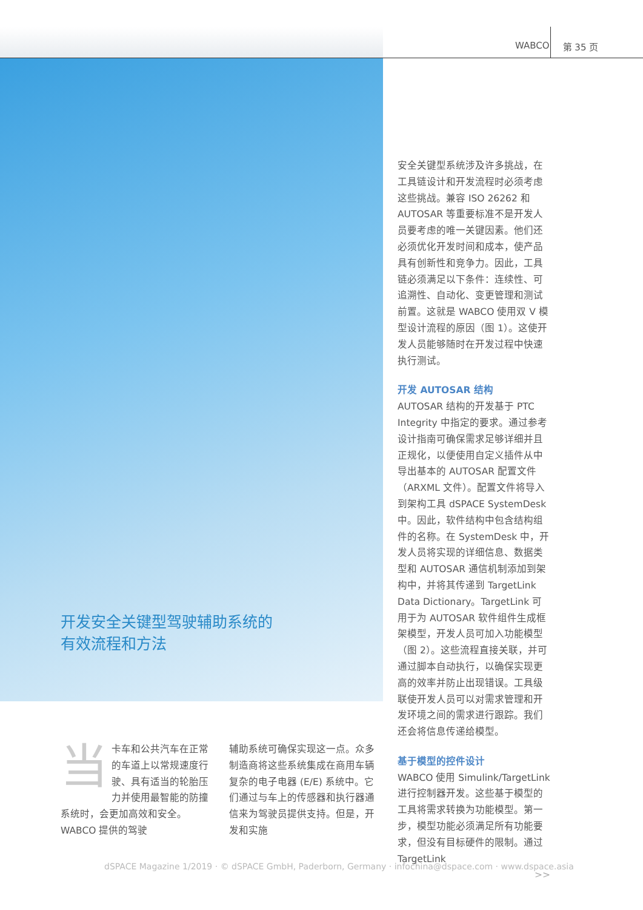WABCO 第 35 页
开发安全关键型驾驶辅助系统的
有效流程和方法
当卡车和公共汽车在正常的车道上以常规速度行驶、具有适当的轮胎压力并使用最智能的防撞系统时，会更加高效和安全。WABCO 提供的驾驶
辅助系统可确保实现这一点。众多制造商将这些系统集成在商用车辆复杂的电子电器 (E/E) 系统中。它们通过与车上的传感器和执行器通信来为驾驶员提供支持。但是，开发和实施
安全关键型系统涉及许多挑战，在工具链设计和开发流程时必须考虑这些挑战。兼容 ISO 26262 和 AUTOSAR 等重要标准不是开发人员要考虑的唯一关键因素。他们还必须优化开发时间和成本，使产品具有创新性和竞争力。因此，工具链必须满足以下条件：连续性、可追溯性、自动化、变更管理和测试前置。这就是 WABCO 使用双 V 模型设计流程的原因（图 1）。这使开发人员能够随时在开发过程中快速执行测试。
开发 AUTOSAR 结构
AUTOSAR 结构的开发基于 PTC Integrity 中指定的要求。通过参考设计指南可确保需求足够详细并且正规化，以便使用自定义插件从中导出基本的 AUTOSAR 配置文件（ARXML 文件）。配置文件将导入到架构工具 dSPACE SystemDesk 中。因此，软件结构中包含结构组件的名称。在 SystemDesk 中，开发人员将实现的详细信息、数据类型和 AUTOSAR 通信机制添加到架构中，并将其传递到 TargetLink Data Dictionary。TargetLink 可用于为 AUTOSAR 软件组件生成框架模型，开发人员可加入功能模型（图 2）。这些流程直接关联，并可通过脚本自动执行，以确保实现更高的效率并防止出现错误。工具级联使开发人员可以对需求管理和开发环境之间的需求进行跟踪。我们还会将信息传递给模型。
基于模型的控件设计
WABCO 使用 Simulink/TargetLink 进行控制器开发。这些基于模型的工具将需求转换为功能模型。第一步，模型功能必须满足所有功能要求，但没有目标硬件的限制。通过 TargetLink
>>
dSPACE Magazine 1/2019 · © dSPACE GmbH, Paderborn, Germany · infochina@dspace.com · www.dspace.asia